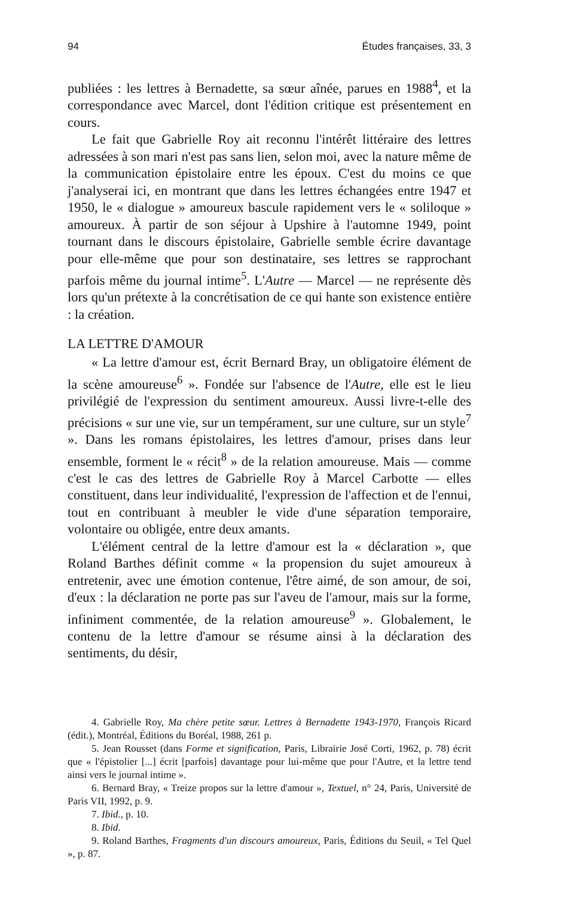94 Études françaises, 33, 3
publiées : les lettres à Bernadette, sa sœur aînée, parues en 1988<sup>4</sup>, et la correspondance avec Marcel, dont l'édition critique est présentement en cours.
Le fait que Gabrielle Roy ait reconnu l'intérêt littéraire des lettres adressées à son mari n'est pas sans lien, selon moi, avec la nature même de la communication épistolaire entre les époux. C'est du moins ce que j'analyserai ici, en montrant que dans les lettres échangées entre 1947 et 1950, le « dialogue » amoureux bascule rapidement vers le « soliloque » amoureux. À partir de son séjour à Upshire à l'automne 1949, point tournant dans le discours épistolaire, Gabrielle semble écrire davantage pour elle-même que pour son destinataire, ses lettres se rapprochant parfois même du journal intime<sup>5</sup>. L'Autre — Marcel — ne représente dès lors qu'un prétexte à la concrétisation de ce qui hante son existence entière : la création.
LA LETTRE D'AMOUR
« La lettre d'amour est, écrit Bernard Bray, un obligatoire élément de la scène amoureuse<sup>6</sup> ». Fondée sur l'absence de l'Autre, elle est le lieu privilégié de l'expression du sentiment amoureux. Aussi livre-t-elle des précisions « sur une vie, sur un tempérament, sur une culture, sur un style<sup>7</sup> ». Dans les romans épistolaires, les lettres d'amour, prises dans leur ensemble, forment le « récit<sup>8</sup> » de la relation amoureuse. Mais — comme c'est le cas des lettres de Gabrielle Roy à Marcel Carbotte — elles constituent, dans leur individualité, l'expression de l'affection et de l'ennui, tout en contribuant à meubler le vide d'une séparation temporaire, volontaire ou obligée, entre deux amants.
L'élément central de la lettre d'amour est la « déclaration », que Roland Barthes définit comme « la propension du sujet amoureux à entretenir, avec une émotion contenue, l'être aimé, de son amour, de soi, d'eux : la déclaration ne porte pas sur l'aveu de l'amour, mais sur la forme, infiniment commentée, de la relation amoureuse<sup>9</sup> ». Globalement, le contenu de la lettre d'amour se résume ainsi à la déclaration des sentiments, du désir,
4. Gabrielle Roy, Ma chère petite sœur. Lettres à Bernadette 1943-1970, François Ricard (édit.), Montréal, Éditions du Boréal, 1988, 261 p.
5. Jean Rousset (dans Forme et signification, Paris, Librairie José Corti, 1962, p. 78) écrit que « l'épistolier [...] écrit [parfois] davantage pour lui-même que pour l'Autre, et la lettre tend ainsi vers le journal intime ».
6. Bernard Bray, « Treize propos sur la lettre d'amour », Textuel, n° 24, Paris, Université de Paris VII, 1992, p. 9.
7. Ibid., p. 10.
8. Ibid.
9. Roland Barthes, Fragments d'un discours amoureux, Paris, Éditions du Seuil, « Tel Quel », p. 87.